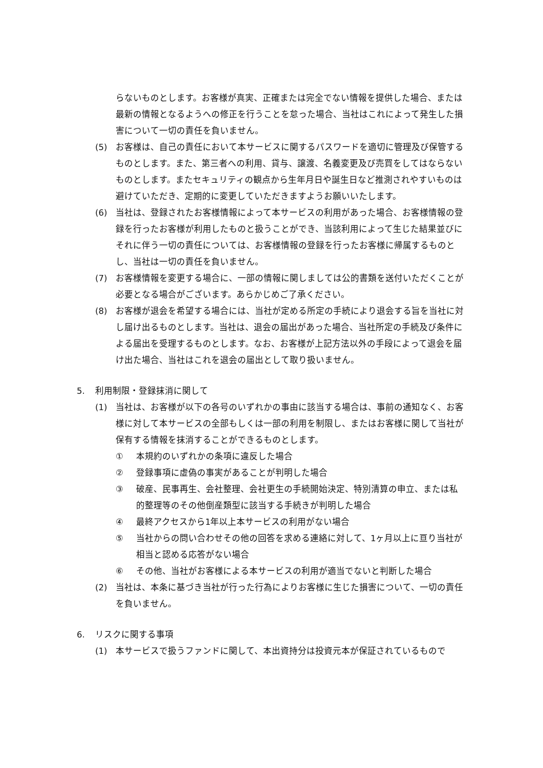らないものとします。お客様が真実、正確または完全でない情報を提供した場合、または最新の情報となるようへの修正を行うことを怠った場合、当社はこれによって発生した損害について一切の責任を負いません。
(5) お客様は、自己の責任において本サービスに関するパスワードを適切に管理及び保管するものとします。また、第三者への利用、貸与、譲渡、名義変更及び売買をしてはならないものとします。またセキュリティの観点から生年月日や誕生日など推測されやすいものは避けていただき、定期的に変更していただきますようお願いいたします。
(6) 当社は、登録されたお客様情報によって本サービスの利用があった場合、お客様情報の登録を行ったお客様が利用したものと扱うことができ、当該利用によって生じた結果並びにそれに伴う一切の責任については、お客様情報の登録を行ったお客様に帰属するものとし、当社は一切の責任を負いません。
(7) お客様情報を変更する場合に、一部の情報に関しましては公的書類を送付いただくことが必要となる場合がございます。あらかじめご了承ください。
(8) お客様が退会を希望する場合には、当社が定める所定の手続により退会する旨を当社に対し届け出るものとします。当社は、退会の届出があった場合、当社所定の手続及び条件による届出を受理するものとします。なお、お客様が上記方法以外の手段によって退会を届け出た場合、当社はこれを退会の届出として取り扱いません。
5. 利用制限・登録抹消に関して
(1) 当社は、お客様が以下の各号のいずれかの事由に該当する場合は、事前の通知なく、お客様に対して本サービスの全部もしくは一部の利用を制限し、またはお客様に関して当社が保有する情報を抹消することができるものとします。
① 本規約のいずれかの条項に違反した場合
② 登録事項に虚偽の事実があることが判明した場合
③ 破産、民事再生、会社整理、会社更生の手続開始決定、特別清算の申立、または私的整理等のその他倒産類型に該当する手続きが判明した場合
④ 最終アクセスから1年以上本サービスの利用がない場合
⑤ 当社からの問い合わせその他の回答を求める連絡に対して、1ヶ月以上に亘り当社が相当と認める応答がない場合
⑥ その他、当社がお客様による本サービスの利用が適当でないと判断した場合
(2) 当社は、本条に基づき当社が行った行為によりお客様に生じた損害について、一切の責任を負いません。
6. リスクに関する事項
(1) 本サービスで扱うファンドに関して、本出資持分は投資元本が保証されているもので